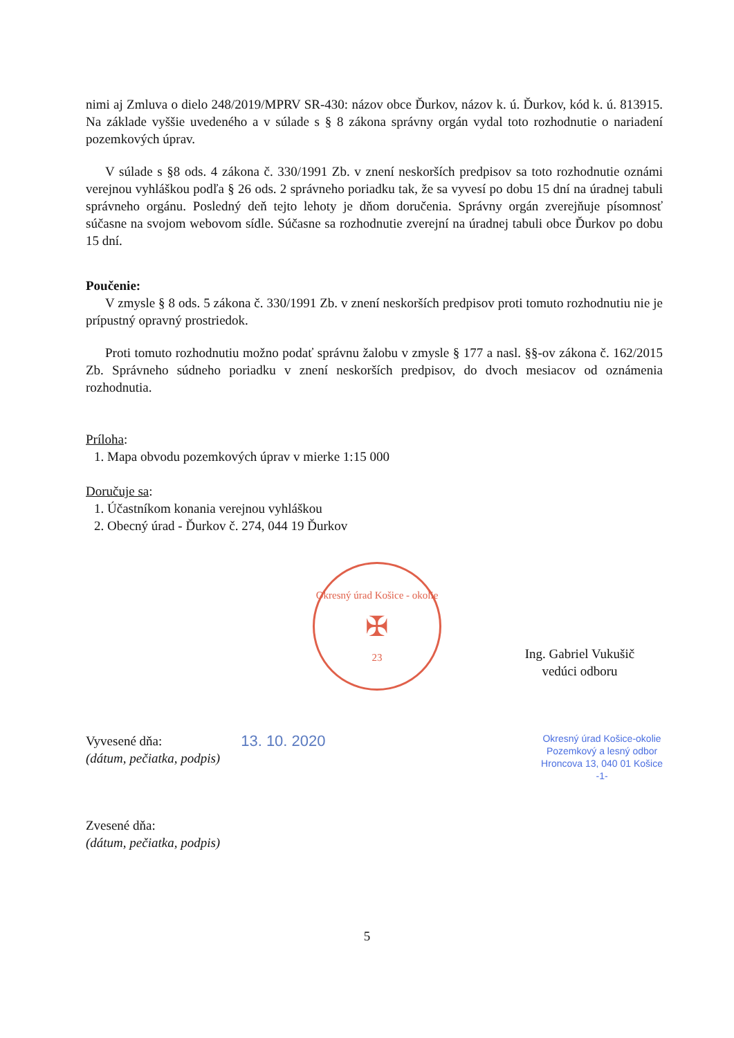nimi aj Zmluva o dielo 248/2019/MPRV SR-430: názov obce Ďurkov, názov k. ú. Ďurkov, kód k. ú. 813915. Na základe vyššie uvedeného a v súlade s § 8 zákona správny orgán vydal toto rozhodnutie o nariadení pozemkových úprav.
V súlade s §8 ods. 4 zákona č. 330/1991 Zb. v znení neskorších predpisov sa toto rozhodnutie oznámi verejnou vyhláškou podľa § 26 ods. 2 správneho poriadku tak, že sa vyvesí po dobu 15 dní na úradnej tabuli správneho orgánu. Posledný deň tejto lehoty je dňom doručenia. Správny orgán zverejňuje písomnosť súčasne na svojom webovom sídle. Súčasne sa rozhodnutie zverejní na úradnej tabuli obce Ďurkov po dobu 15 dní.
Poučenie:
V zmysle § 8 ods. 5 zákona č. 330/1991 Zb. v znení neskorších predpisov proti tomuto rozhodnutiu nie je prípustný opravný prostriedok.
Proti tomuto rozhodnutiu možno podať správnu žalobu v zmysle § 177 a nasl. §§-ov zákona č. 162/2015 Zb. Správneho súdneho poriadku v znení neskorších predpisov, do dvoch mesiacov od oznámenia rozhodnutia.
Príloha:
1. Mapa obvodu pozemkových úprav v mierke 1:15 000
Doručuje sa:
1. Účastníkom konania verejnou vyhláškou
2. Obecný úrad - Ďurkov č. 274, 044 19 Ďurkov
Okresný úrad Košice - okolie
✠
23
Ing. Gabriel Vukušič
vedúci odboru
Vyvesené dňa:
(dátum, pečiatka, podpis)
13. 10. 2020
Okresný úrad Košice-okolie
Pozemkový a lesný odbor
Hroncova 13, 040 01 Košice
-1-
Zvesené dňa:
(dátum, pečiatka, podpis)
5